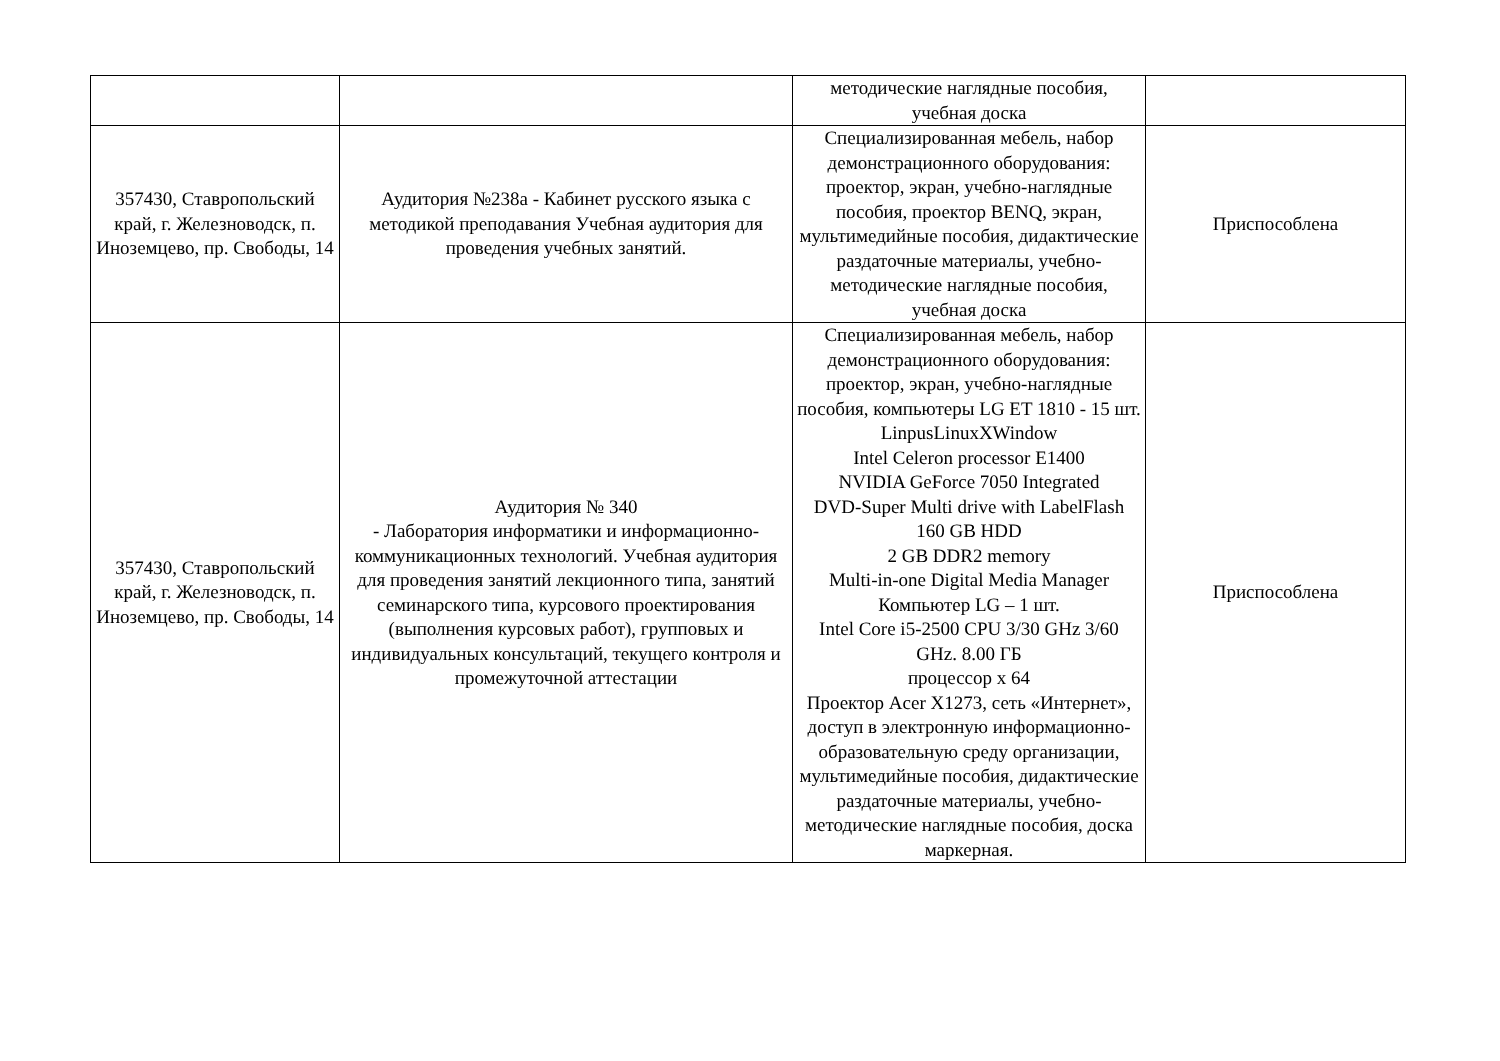| | | методические наглядные пособия, учебная доска | |
| 357430, Ставропольский край, г. Железноводск, п. Иноземцево, пр. Свободы, 14 | Аудитория №238а - Кабинет русского языка с методикой преподавания Учебная аудитория для проведения учебных занятий. | Специализированная мебель, набор демонстрационного оборудования: проектор, экран, учебно-наглядные пособия, проектор BENQ, экран, мультимедийные пособия, дидактические раздаточные материалы, учебно-методические наглядные пособия, учебная доска | Приспособлена |
| 357430, Ставропольский край, г. Железноводск, п. Иноземцево, пр. Свободы, 14 | Аудитория № 340 - Лаборатория информатики и информационно-коммуникационных технологий. Учебная аудитория для проведения занятий лекционного типа, занятий семинарского типа, курсового проектирования (выполнения курсовых работ), групповых и индивидуальных консультаций, текущего контроля и промежуточной аттестации | Специализированная мебель, набор демонстрационного оборудования: проектор, экран, учебно-наглядные пособия, компьютеры LG ET 1810 - 15 шт. LinpusLinuxXWindow Intel Celeron processor E1400 NVIDIA GeForce 7050 Integrated DVD-Super Multi drive with LabelFlash 160 GB HDD 2 GB DDR2 memory Multi-in-one Digital Media Manager Компьютер LG – 1 шт. Intel Core i5-2500 CPU 3/30 GHz 3/60 GHz. 8.00 ГБ процессор х 64 Проектор Acer X1273, сеть «Интернет», доступ в электронную информационно-образовательную среду организации, мультимедийные пособия, дидактические раздаточные материалы, учебно-методические наглядные пособия, доска маркерная. | Приспособлена |